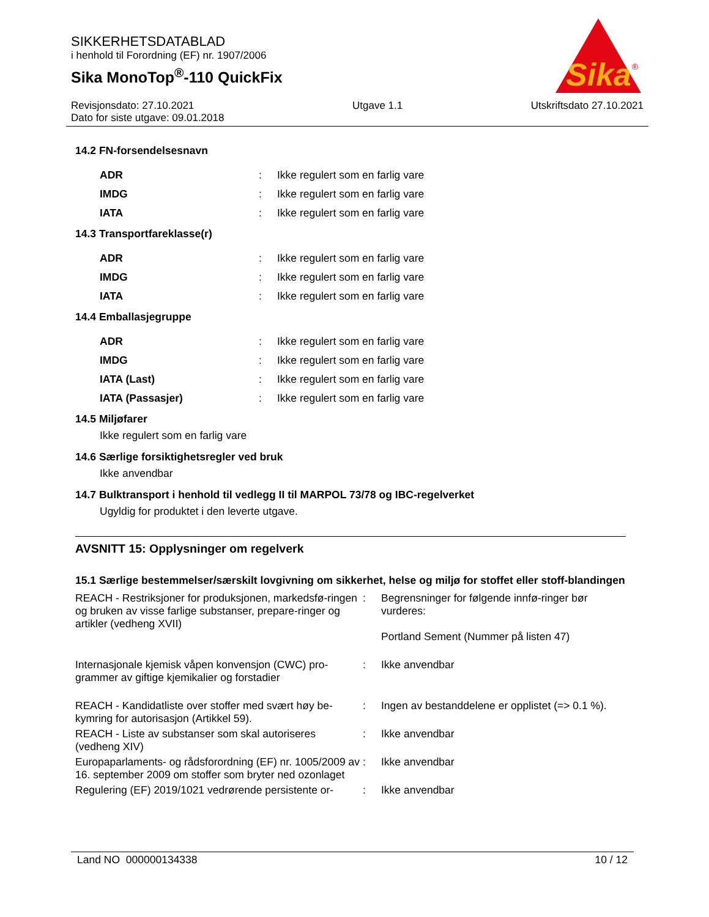SIKKERHETSDATABLAD
i henhold til Forordning (EF) nr. 1907/2006
Sika MonoTop<sup>®</sup>-110 QuickFix
Sika
®
Revisjonsdato: 27.10.2021
Dato for siste utgave: 09.01.2018
Utgave 1.1 Utskriftsdato 27.10.2021
14.2 FN-forsendelsesnavn
| ADR | : | Ikke regulert som en farlig vare |
| IMDG | : | Ikke regulert som en farlig vare |
| IATA | : | Ikke regulert som en farlig vare |
14.3 Transportfareklasse(r)
| ADR | : | Ikke regulert som en farlig vare |
| IMDG | : | Ikke regulert som en farlig vare |
| IATA | : | Ikke regulert som en farlig vare |
14.4 Emballasjegruppe
| ADR | : | Ikke regulert som en farlig vare |
| IMDG | : | Ikke regulert som en farlig vare |
| IATA (Last) | : | Ikke regulert som en farlig vare |
| IATA (Passasjer) | : | Ikke regulert som en farlig vare |
14.5 Miljøfarer
Ikke regulert som en farlig vare
14.6 Særlige forsiktighetsregler ved bruk
Ikke anvendbar
14.7 Bulktransport i henhold til vedlegg II til MARPOL 73/78 og IBC-regelverket
Ugyldig for produktet i den leverte utgave.
AVSNITT 15: Opplysninger om regelverk
15.1 Særlige bestemmelser/særskilt lovgivning om sikkerhet, helse og miljø for stoffet eller stoff-blandingen
| REACH - Restriksjoner for produksjonen, markedsfø-ringen og bruken av visse farlige substanser, prepare-ringer og artikler (vedheng XVII) | : | Begrensninger for følgende innfø-ringer bør vurderes: Portland Sement (Nummer på listen 47) |
| Internasjonale kjemisk våpen konvensjon (CWC) pro-grammer av giftige kjemikalier og forstadier | : | Ikke anvendbar |
| REACH - Kandidatliste over stoffer med svært høy be-kymring for autorisasjon (Artikkel 59). | : | Ingen av bestanddelene er opplistet (=> 0.1 %). |
| REACH - Liste av substanser som skal autoriseres (vedheng XIV) | : | Ikke anvendbar |
| Europaparlaments- og rådsforordning (EF) nr. 1005/2009 av 16. september 2009 om stoffer som bryter ned ozonlaget | : | Ikke anvendbar |
| Regulering (EF) 2019/1021 vedrørende persistente or- | : | Ikke anvendbar |
Land NO 000000134338 10 / 12